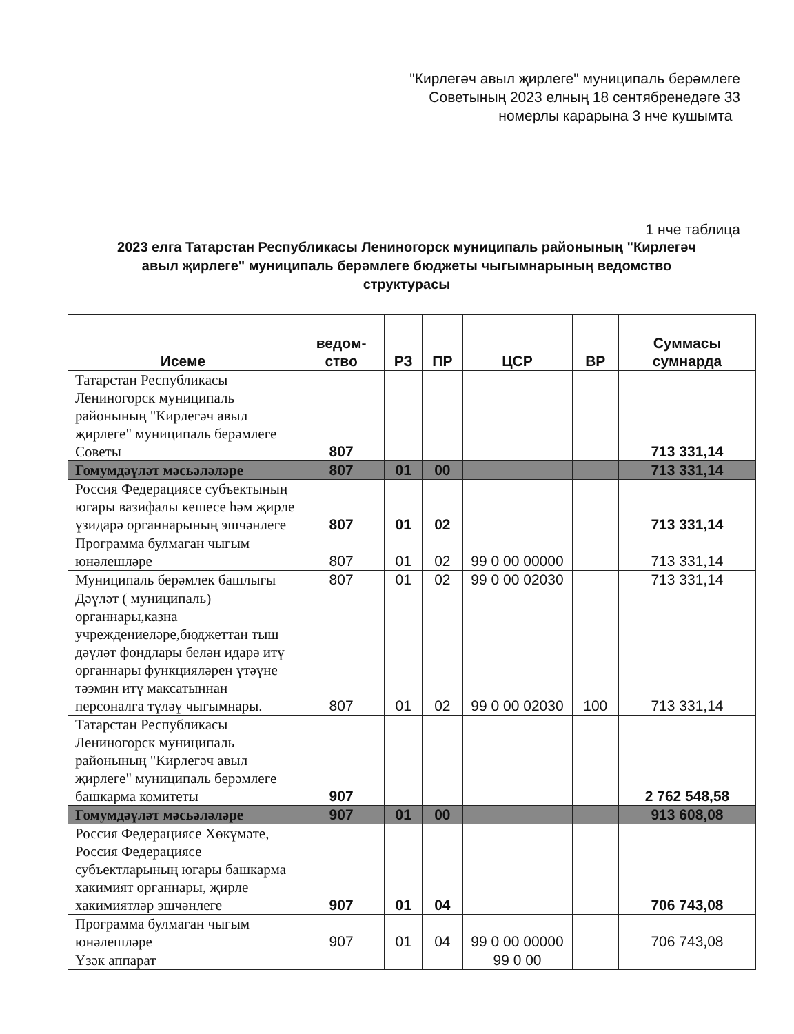"Кирлегәч авыл җирлеге" муниципаль берәмлеге
Советының 2023 елның 18 сентябренедәге 33
номерлы карарына 3 нче кушымта
1 нче таблица
2023 елга Татарстан Республикасы Лениногорск муниципаль районының "Кирлегәч авыл җирлеге" муниципаль берәмлеге бюджеты чыгымнарының ведомство структурасы
| Исеме | ведом- ство | РЗ | ПР | ЦСР | ВР | Суммасы сумнарда |
| --- | --- | --- | --- | --- | --- | --- |
| Татарстан Республикасы Лениногорск муниципаль районының "Кирлегәч авыл җирлеге" муниципаль берәмлеге Советы | 807 | | | | | 713 331,14 |
| Гомумдәүләт мәсьәләләре | 807 | 01 | 00 | | | 713 331,14 |
| Россия Федерациясе субъектының югары вазифалы кешесе һәм җирле үзидарә органнарының эшчәнлеге | 807 | 01 | 02 | | | 713 331,14 |
| Программа булмаган чыгым юнәлешләре | 807 | 01 | 02 | 99 0 00 00000 | | 713 331,14 |
| Муниципаль берәмлек башлыгы | 807 | 01 | 02 | 99 0 00 02030 | | 713 331,14 |
| Дәүләт ( муниципаль) органнары,казна учреждениеләре,бюджеттан тыш дәүләт фондлары белән идарә итү органнары функцияләрен үтәүне тәэмин итү максатыннан персоналга түләү чыгымнары. | 807 | 01 | 02 | 99 0 00 02030 | 100 | 713 331,14 |
| Татарстан Республикасы Лениногорск муниципаль районының "Кирлегәч авыл җирлеге" муниципаль берәмлеге башкарма комитеты | 907 | | | | | 2 762 548,58 |
| Гомумдәүләт мәсьәләләре | 907 | 01 | 00 | | | 913 608,08 |
| Россия Федерациясе Хөкүмәте, Россия Федерациясе субъектларының югары башкарма хакимият органнары, җирле хакимиятләр эшчәнлеге | 907 | 01 | 04 | | | 706 743,08 |
| Программа булмаган чыгым юнәлешләре | 907 | 01 | 04 | 99 0 00 00000 | | 706 743,08 |
| Үзәк аппарат | | | | 99 0 00 | | |